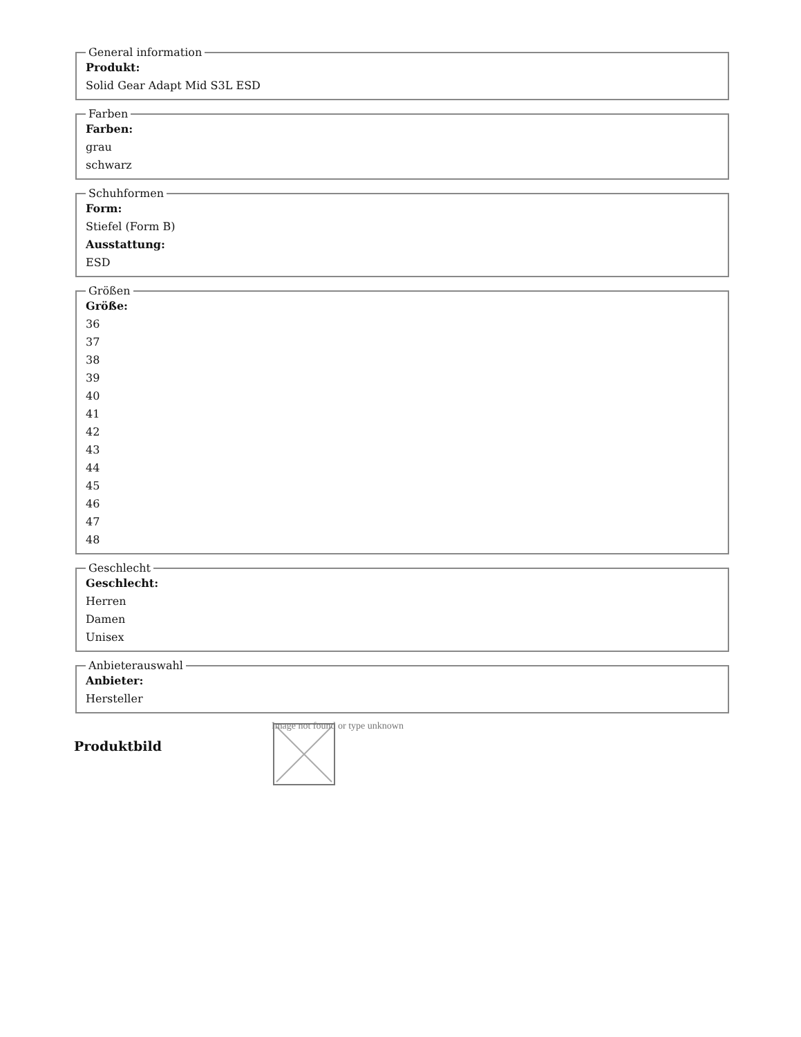General information
Produkt:
Solid Gear Adapt Mid S3L ESD
Farben
Farben:
grau
schwarz
Schuhformen
Form:
Stiefel (Form B)
Ausstattung:
ESD
Größen
Größe:
36
37
38
39
40
41
42
43
44
45
46
47
48
Geschlecht
Geschlecht:
Herren
Damen
Unisex
Anbieterauswahl
Anbieter:
Hersteller
Produktbild
Image not found or type unknown